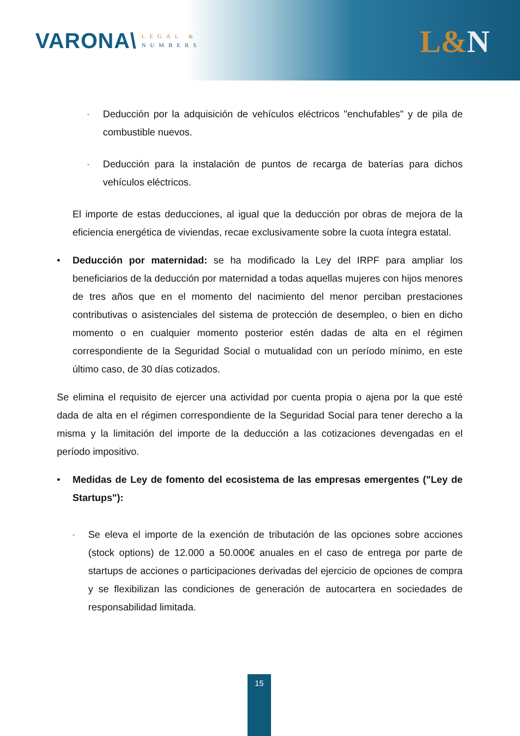VARONA\
LEGAL &
NUMBERS
L&N
-
Deducción por la adquisición de vehículos eléctricos "enchufables" y de pila de combustible nuevos.
-
Deducción para la instalación de puntos de recarga de baterías para dichos vehículos eléctricos.
El importe de estas deducciones, al igual que la deducción por obras de mejora de la eficiencia energética de viviendas, recae exclusivamente sobre la cuota íntegra estatal.
• Deducción por maternidad: se ha modificado la Ley del IRPF para ampliar los beneficiarios de la deducción por maternidad a todas aquellas mujeres con hijos menores de tres años que en el momento del nacimiento del menor perciban prestaciones contributivas o asistenciales del sistema de protección de desempleo, o bien en dicho momento o en cualquier momento posterior estén dadas de alta en el régimen correspondiente de la Seguridad Social o mutualidad con un período mínimo, en este último caso, de 30 días cotizados.
Se elimina el requisito de ejercer una actividad por cuenta propia o ajena por la que esté dada de alta en el régimen correspondiente de la Seguridad Social para tener derecho a la misma y la limitación del importe de la deducción a las cotizaciones devengadas en el período impositivo.
• Medidas de Ley de fomento del ecosistema de las empresas emergentes ("Ley de Startups"):
-
Se eleva el importe de la exención de tributación de las opciones sobre acciones (stock options) de 12.000 a 50.000€ anuales en el caso de entrega por parte de startups de acciones o participaciones derivadas del ejercicio de opciones de compra y se flexibilizan las condiciones de generación de autocartera en sociedades de responsabilidad limitada.
15